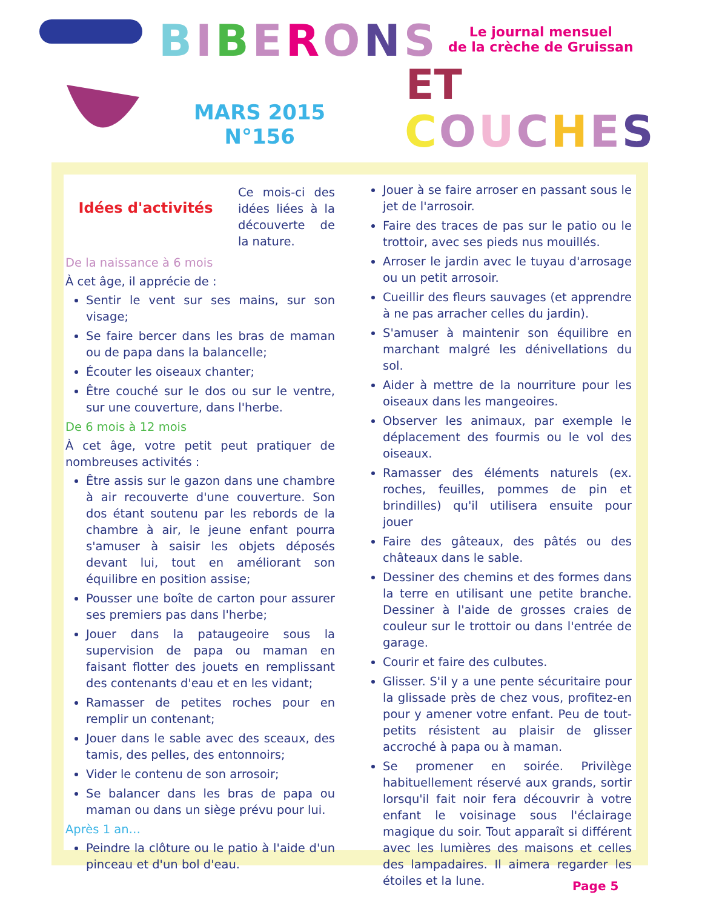BIBERONS
Le journal mensuel
de la crèche de Gruissan
ET
MARS 2015
N°156
COUCHES
Idées d'activités
Ce mois-ci des idées liées à la découverte de la nature.
De la naissance à 6 mois
À cet âge, il apprécie de :
Sentir le vent sur ses mains, sur son visage;
Se faire bercer dans les bras de maman ou de papa dans la balancelle;
Écouter les oiseaux chanter;
Être couché sur le dos ou sur le ventre, sur une couverture, dans l'herbe.
De 6 mois à 12 mois
À cet âge, votre petit peut pratiquer de nombreuses activités :
Être assis sur le gazon dans une chambre à air recouverte d'une couverture. Son dos étant soutenu par les rebords de la chambre à air, le jeune enfant pourra s'amuser à saisir les objets déposés devant lui, tout en améliorant son équilibre en position assise;
Pousser une boîte de carton pour assurer ses premiers pas dans l'herbe;
Jouer dans la pataugeoire sous la supervision de papa ou maman en faisant flotter des jouets en remplissant des contenants d'eau et en les vidant;
Ramasser de petites roches pour en remplir un contenant;
Jouer dans le sable avec des sceaux, des tamis, des pelles, des entonnoirs;
Vider le contenu de son arrosoir;
Se balancer dans les bras de papa ou maman ou dans un siège prévu pour lui.
Après 1 an…
Peindre la clôture ou le patio à l'aide d'un pinceau et d'un bol d'eau.
Jouer à se faire arroser en passant sous le jet de l'arrosoir.
Faire des traces de pas sur le patio ou le trottoir, avec ses pieds nus mouillés.
Arroser le jardin avec le tuyau d'arrosage ou un petit arrosoir.
Cueillir des fleurs sauvages (et apprendre à ne pas arracher celles du jardin).
S'amuser à maintenir son équilibre en marchant malgré les dénivellations du sol.
Aider à mettre de la nourriture pour les oiseaux dans les mangeoires.
Observer les animaux, par exemple le déplacement des fourmis ou le vol des oiseaux.
Ramasser des éléments naturels (ex. roches, feuilles, pommes de pin et brindilles) qu'il utilisera ensuite pour jouer
Faire des gâteaux, des pâtés ou des châteaux dans le sable.
Dessiner des chemins et des formes dans la terre en utilisant une petite branche. Dessiner à l'aide de grosses craies de couleur sur le trottoir ou dans l'entrée de garage.
Courir et faire des culbutes.
Glisser. S'il y a une pente sécuritaire pour la glissade près de chez vous, profitez-en pour y amener votre enfant. Peu de tout-petits résistent au plaisir de glisser accroché à papa ou à maman.
Se promener en soirée. Privilège habituellement réservé aux grands, sortir lorsqu'il fait noir fera découvrir à votre enfant le voisinage sous l'éclairage magique du soir. Tout apparaît si différent avec les lumières des maisons et celles des lampadaires. Il aimera regarder les étoiles et la lune.
Page 5